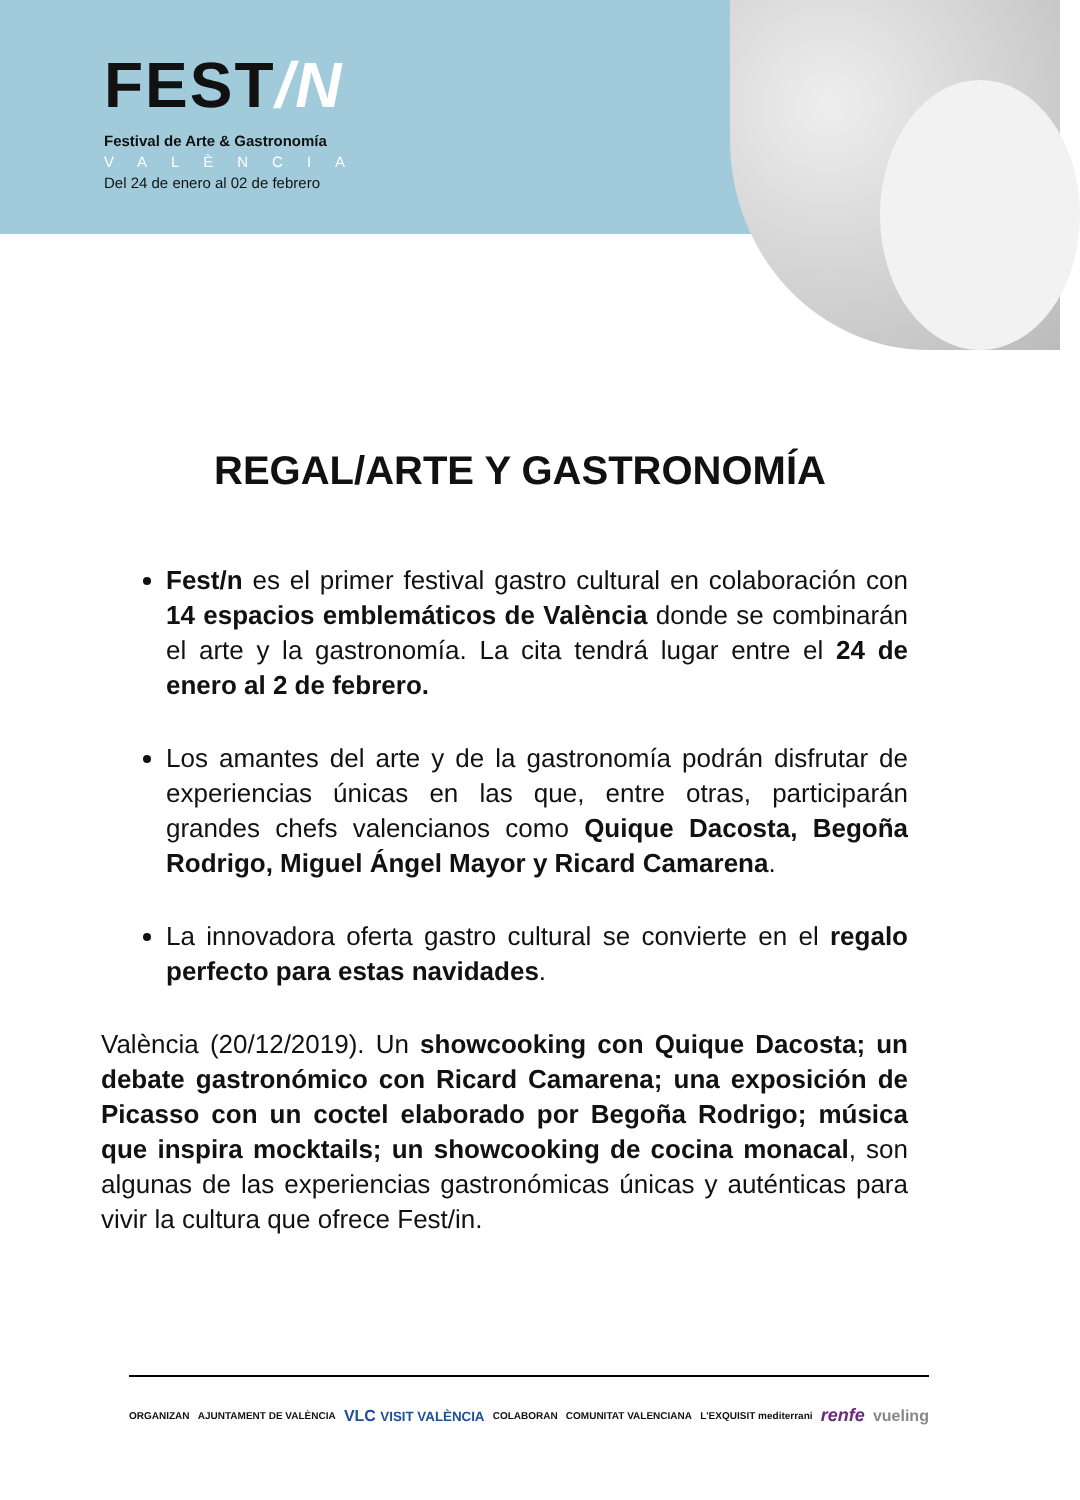FEST/N
Festival de Arte & Gastronomía
VALÈNCIA
Del 24 de enero al 02 de febrero
REGAL/ARTE Y GASTRONOMÍA
Fest/n es el primer festival gastro cultural en colaboración con 14 espacios emblemáticos de València donde se combinarán el arte y la gastronomía. La cita tendrá lugar entre el 24 de enero al 2 de febrero.
Los amantes del arte y de la gastronomía podrán disfrutar de experiencias únicas en las que, entre otras, participarán grandes chefs valencianos como Quique Dacosta, Begoña Rodrigo, Miguel Ángel Mayor y Ricard Camarena.
La innovadora oferta gastro cultural se convierte en el regalo perfecto para estas navidades.
València (20/12/2019). Un showcooking con Quique Dacosta; un debate gastronómico con Ricard Camarena; una exposición de Picasso con un coctel elaborado por Begoña Rodrigo; música que inspira mocktails; un showcooking de cocina monacal, son algunas de las experiencias gastronómicas únicas y auténticas para vivir la cultura que ofrece Fest/in.
ORGANIZAN AJUNTAMENT DE VALÈNCIA VLC VISIT VALÈNCIA COLABORAN COMUNITAT VALENCIANA L'EXQUISIT mediterrani renfe vueling